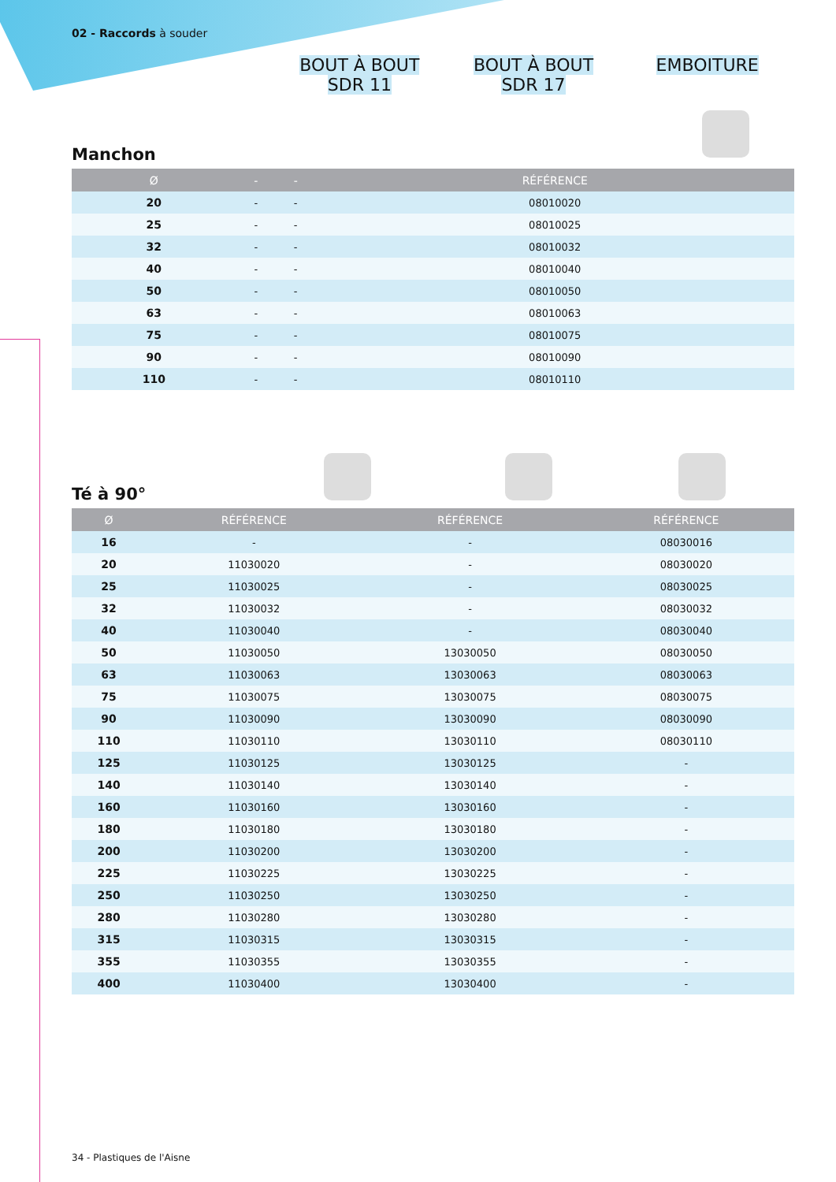02 - Raccords à souder
BOUT À BOUT
SDR 11
BOUT À BOUT
SDR 17
EMBOITURE
Manchon
| Ø | - | - | RÉFÉRENCE |
| --- | --- | --- | --- |
| 20 | - | - | 08010020 |
| 25 | - | - | 08010025 |
| 32 | - | - | 08010032 |
| 40 | - | - | 08010040 |
| 50 | - | - | 08010050 |
| 63 | - | - | 08010063 |
| 75 | - | - | 08010075 |
| 90 | - | - | 08010090 |
| 110 | - | - | 08010110 |
Té à 90°
| Ø | RÉFÉRENCE | RÉFÉRENCE | RÉFÉRENCE |
| --- | --- | --- | --- |
| 16 | - | - | 08030016 |
| 20 | 11030020 | - | 08030020 |
| 25 | 11030025 | - | 08030025 |
| 32 | 11030032 | - | 08030032 |
| 40 | 11030040 | - | 08030040 |
| 50 | 11030050 | 13030050 | 08030050 |
| 63 | 11030063 | 13030063 | 08030063 |
| 75 | 11030075 | 13030075 | 08030075 |
| 90 | 11030090 | 13030090 | 08030090 |
| 110 | 11030110 | 13030110 | 08030110 |
| 125 | 11030125 | 13030125 | - |
| 140 | 11030140 | 13030140 | - |
| 160 | 11030160 | 13030160 | - |
| 180 | 11030180 | 13030180 | - |
| 200 | 11030200 | 13030200 | - |
| 225 | 11030225 | 13030225 | - |
| 250 | 11030250 | 13030250 | - |
| 280 | 11030280 | 13030280 | - |
| 315 | 11030315 | 13030315 | - |
| 355 | 11030355 | 13030355 | - |
| 400 | 11030400 | 13030400 | - |
34 - Plastiques de l'Aisne